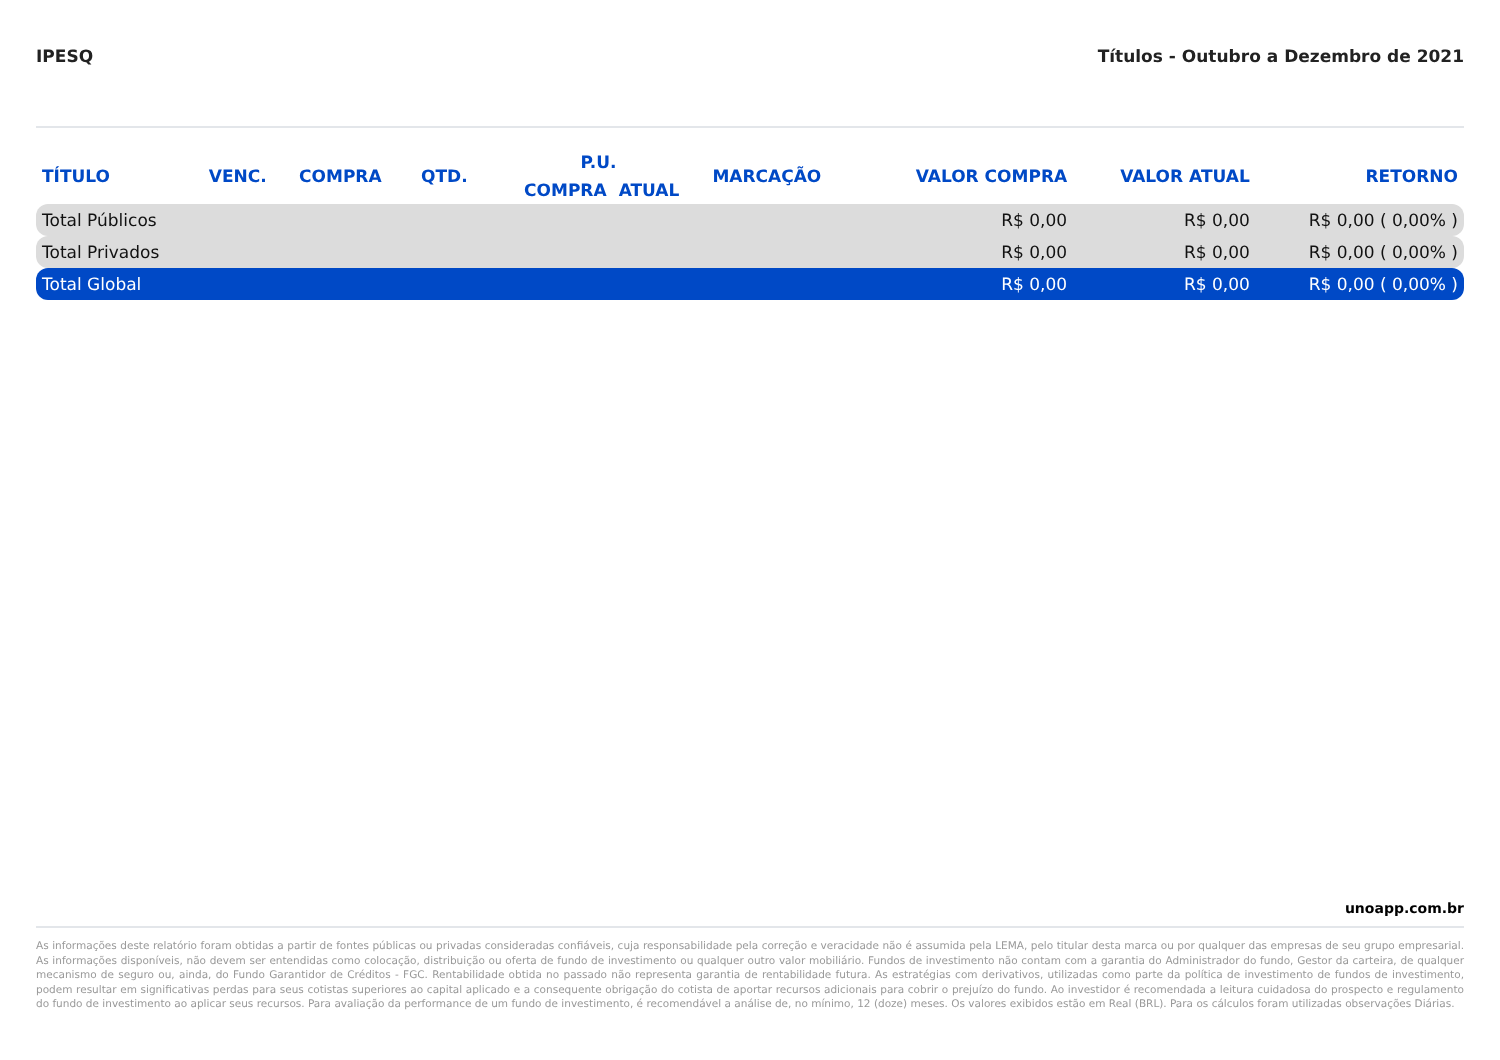IPESQ Títulos - Outubro a Dezembro de 2021
| TÍTULO | VENC. | COMPRA | QTD. | P.U. | | MARCAÇÃO | VALOR COMPRA | VALOR ATUAL | RETORNO |
| --- | --- | --- | --- | --- | --- | --- | --- | --- | --- |
| | | | | COMPRA | ATUAL | | | | |
| Total Públicos | | | | | | | R$ 0,00 | R$ 0,00 | R$ 0,00 ( 0,00% ) |
| Total Privados | | | | | | | R$ 0,00 | R$ 0,00 | R$ 0,00 ( 0,00% ) |
| Total Global | | | | | | | R$ 0,00 | R$ 0,00 | R$ 0,00 ( 0,00% ) |
unoapp.com.br
As informações deste relatório foram obtidas a partir de fontes públicas ou privadas consideradas confiáveis, cuja responsabilidade pela correção e veracidade não é assumida pela LEMA, pelo titular desta marca ou por qualquer das empresas de seu grupo empresarial. As informações disponíveis, não devem ser entendidas como colocação, distribuição ou oferta de fundo de investimento ou qualquer outro valor mobiliário. Fundos de investimento não contam com a garantia do Administrador do fundo, Gestor da carteira, de qualquer mecanismo de seguro ou, ainda, do Fundo Garantidor de Créditos - FGC. Rentabilidade obtida no passado não representa garantia de rentabilidade futura. As estratégias com derivativos, utilizadas como parte da política de investimento de fundos de investimento, podem resultar em significativas perdas para seus cotistas superiores ao capital aplicado e a consequente obrigação do cotista de aportar recursos adicionais para cobrir o prejuízo do fundo. Ao investidor é recomendada a leitura cuidadosa do prospecto e regulamento do fundo de investimento ao aplicar seus recursos. Para avaliação da performance de um fundo de investimento, é recomendável a análise de, no mínimo, 12 (doze) meses. Os valores exibidos estão em Real (BRL). Para os cálculos foram utilizadas observações Diárias.